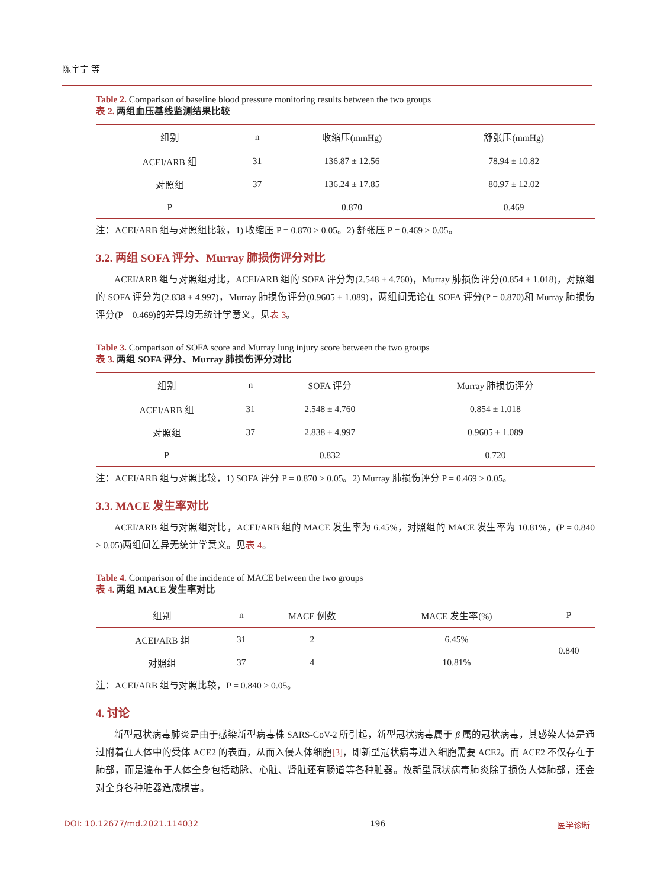陈宇宁 等
Table 2. Comparison of baseline blood pressure monitoring results between the two groups
表 2. 两组血压基线监测结果比较
| 组别 | n | 收缩压(mmHg) | 舒张压(mmHg) |
| --- | --- | --- | --- |
| ACEI/ARB 组 | 31 | 136.87 ± 12.56 | 78.94 ± 10.82 |
| 对照组 | 37 | 136.24 ± 17.85 | 80.97 ± 12.02 |
| P | | 0.870 | 0.469 |
注：ACEI/ARB 组与对照组比较，1) 收缩压 P = 0.870 > 0.05。2) 舒张压 P = 0.469 > 0.05。
3.2. 两组 SOFA 评分、Murray 肺损伤评分对比
ACEI/ARB 组与对照组对比，ACEI/ARB 组的 SOFA 评分为(2.548 ± 4.760)，Murray 肺损伤评分(0.854 ± 1.018)，对照组的 SOFA 评分为(2.838 ± 4.997)，Murray 肺损伤评分(0.9605 ± 1.089)，两组间无论在 SOFA 评分(P = 0.870)和 Murray 肺损伤评分(P = 0.469)的差异均无统计学意义。见表 3。
Table 3. Comparison of SOFA score and Murray lung injury score between the two groups
表 3. 两组 SOFA 评分、Murray 肺损伤评分对比
| 组别 | n | SOFA 评分 | Murray 肺损伤评分 |
| --- | --- | --- | --- |
| ACEI/ARB 组 | 31 | 2.548 ± 4.760 | 0.854 ± 1.018 |
| 对照组 | 37 | 2.838 ± 4.997 | 0.9605 ± 1.089 |
| P | | 0.832 | 0.720 |
注：ACEI/ARB 组与对照比较，1) SOFA 评分 P = 0.870 > 0.05。2) Murray 肺损伤评分 P = 0.469 > 0.05。
3.3. MACE 发生率对比
ACEI/ARB 组与对照组对比，ACEI/ARB 组的 MACE 发生率为 6.45%，对照组的 MACE 发生率为 10.81%，(P = 0.840 > 0.05)两组间差异无统计学意义。见表 4。
Table 4. Comparison of the incidence of MACE between the two groups
表 4. 两组 MACE 发生率对比
| 组别 | n | MACE 例数 | MACE 发生率(%) | P |
| --- | --- | --- | --- | --- |
| ACEI/ARB 组 | 31 | 2 | 6.45% | 0.840 |
| 对照组 | 37 | 4 | 10.81% | |
注：ACEI/ARB 组与对照比较，P = 0.840 > 0.05。
4. 讨论
新型冠状病毒肺炎是由于感染新型病毒株 SARS-CoV-2 所引起，新型冠状病毒属于 β 属的冠状病毒，其感染人体是通过附着在人体中的受体 ACE2 的表面，从而入侵人体细胞[3]，即新型冠状病毒进入细胞需要 ACE2。而 ACE2 不仅存在于肺部，而是遍布于人体全身包括动脉、心脏、肾脏还有肠道等各种脏器。故新型冠状病毒肺炎除了损伤人体肺部，还会对全身各种脏器造成损害。
DOI: 10.12677/md.2021.114032 196 医学诊断